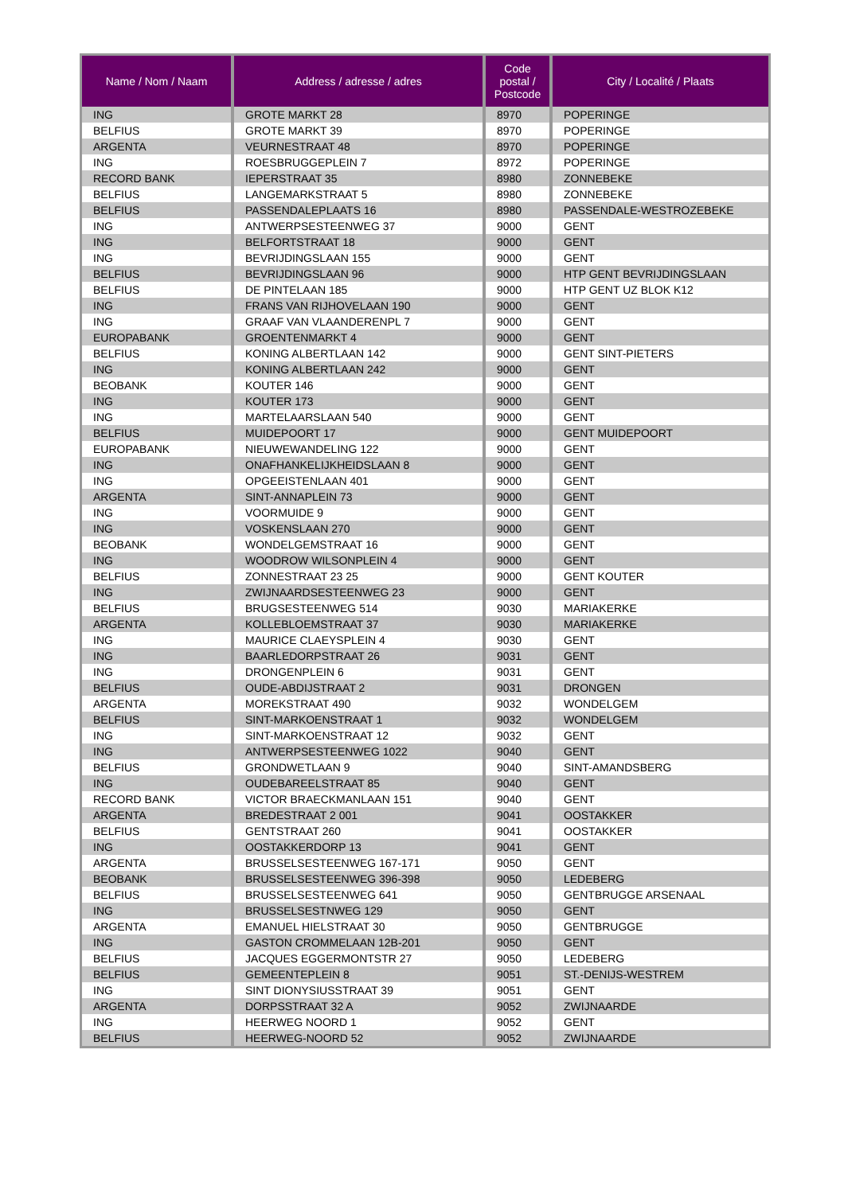| Name / Nom / Naam | Address / adresse / adres | Code postal / Postcode | City / Localité / Plaats |
| --- | --- | --- | --- |
| ING | GROTE MARKT 28 | 8970 | POPERINGE |
| BELFIUS | GROTE MARKT 39 | 8970 | POPERINGE |
| ARGENTA | VEURNESTRAAT 48 | 8970 | POPERINGE |
| ING | ROESBRUGGEPLEIN 7 | 8972 | POPERINGE |
| RECORD BANK | IEPERSTRAAT 35 | 8980 | ZONNEBEKE |
| BELFIUS | LANGEMARKSTRAAT 5 | 8980 | ZONNEBEKE |
| BELFIUS | PASSENDALEPLAATS 16 | 8980 | PASSENDALE-WESTROZEBEKE |
| ING | ANTWERPSESTEENWEG 37 | 9000 | GENT |
| ING | BELFORTSTRAAT 18 | 9000 | GENT |
| ING | BEVRIJDINGSLAAN 155 | 9000 | GENT |
| BELFIUS | BEVRIJDINGSLAAN 96 | 9000 | HTP GENT BEVRIJDINGSLAAN |
| BELFIUS | DE PINTELAAN 185 | 9000 | HTP GENT UZ BLOK K12 |
| ING | FRANS VAN RIJHOVELAAN 190 | 9000 | GENT |
| ING | GRAAF VAN VLAANDERENPL 7 | 9000 | GENT |
| EUROPABANK | GROENTENMARKT 4 | 9000 | GENT |
| BELFIUS | KONING ALBERTLAAN 142 | 9000 | GENT SINT-PIETERS |
| ING | KONING ALBERTLAAN 242 | 9000 | GENT |
| BEOBANK | KOUTER 146 | 9000 | GENT |
| ING | KOUTER 173 | 9000 | GENT |
| ING | MARTELAARSLAAN 540 | 9000 | GENT |
| BELFIUS | MUIDEPOORT 17 | 9000 | GENT MUIDEPOORT |
| EUROPABANK | NIEUWEWANDELING 122 | 9000 | GENT |
| ING | ONAFHANKELIJKHEIDSLAAN 8 | 9000 | GENT |
| ING | OPGEEISTENLAAN 401 | 9000 | GENT |
| ARGENTA | SINT-ANNAPLEIN 73 | 9000 | GENT |
| ING | VOORMUIDE 9 | 9000 | GENT |
| ING | VOSKENSLAAN 270 | 9000 | GENT |
| BEOBANK | WONDELGEMSTRAAT 16 | 9000 | GENT |
| ING | WOODROW WILSONPLEIN 4 | 9000 | GENT |
| BELFIUS | ZONNESTRAAT 23 25 | 9000 | GENT KOUTER |
| ING | ZWIJNAARDSESTEENWEG 23 | 9000 | GENT |
| BELFIUS | BRUGSESTEENWEG 514 | 9030 | MARIAKERKE |
| ARGENTA | KOLLEBLOEMSTRAAT 37 | 9030 | MARIAKERKE |
| ING | MAURICE CLAEYSPLEIN 4 | 9030 | GENT |
| ING | BAARLEDORPSTRAAT 26 | 9031 | GENT |
| ING | DRONGENPLEIN 6 | 9031 | GENT |
| BELFIUS | OUDE-ABDIJSTRAAT 2 | 9031 | DRONGEN |
| ARGENTA | MOREKSTRAAT 490 | 9032 | WONDELGEM |
| BELFIUS | SINT-MARKOENSTRAAT 1 | 9032 | WONDELGEM |
| ING | SINT-MARKOENSTRAAT 12 | 9032 | GENT |
| ING | ANTWERPSESTEENWEG 1022 | 9040 | GENT |
| BELFIUS | GRONDWETLAAN 9 | 9040 | SINT-AMANDSBERG |
| ING | OUDEBAREELSTRAAT 85 | 9040 | GENT |
| RECORD BANK | VICTOR BRAECKMANLAAN 151 | 9040 | GENT |
| ARGENTA | BREDESTRAAT 2 001 | 9041 | OOSTAKKER |
| BELFIUS | GENTSTRAAT 260 | 9041 | OOSTAKKER |
| ING | OOSTAKKERDORP 13 | 9041 | GENT |
| ARGENTA | BRUSSELSESTEENWEG 167-171 | 9050 | GENT |
| BEOBANK | BRUSSELSESTEENWEG 396-398 | 9050 | LEDEBERG |
| BELFIUS | BRUSSELSESTEENWEG 641 | 9050 | GENTBRUGGE ARSENAAL |
| ING | BRUSSELSESTNWEG 129 | 9050 | GENT |
| ARGENTA | EMANUEL HIELSTRAAT 30 | 9050 | GENTBRUGGE |
| ING | GASTON CROMMELAAN 12B-201 | 9050 | GENT |
| BELFIUS | JACQUES EGGERMONTSTR 27 | 9050 | LEDEBERG |
| BELFIUS | GEMEENTEPLEIN 8 | 9051 | ST.-DENIJS-WESTREM |
| ING | SINT DIONYSIUSSTRAAT 39 | 9051 | GENT |
| ARGENTA | DORPSSTRAAT 32 A | 9052 | ZWIJNAARDE |
| ING | HEERWEG NOORD 1 | 9052 | GENT |
| BELFIUS | HEERWEG-NOORD 52 | 9052 | ZWIJNAARDE |